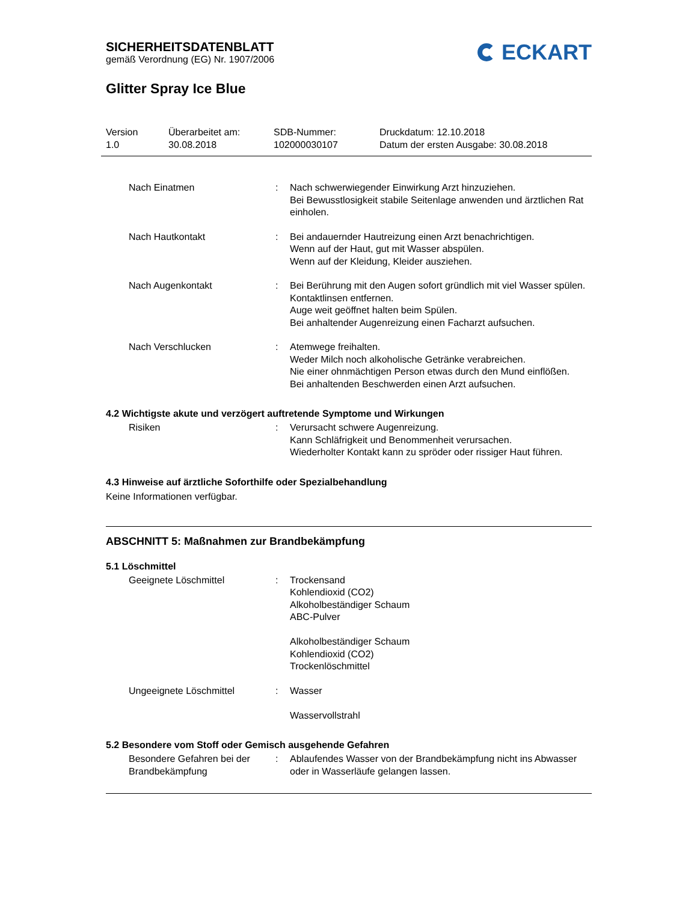SICHERHEITSDATENBLATT
gemäß Verordnung (EG) Nr. 1907/2006
ECKART
Glitter Spray Ice Blue
Version
1.0
Überarbeitet am:
30.08.2018
SDB-Nummer:
102000030107
Druckdatum: 12.10.2018
Datum der ersten Ausgabe: 30.08.2018
Nach Einatmen : Nach schwerwiegender Einwirkung Arzt hinzuziehen.
Bei Bewusstlosigkeit stabile Seitenlage anwenden und ärztlichen Rat einholen.
Nach Hautkontakt : Bei andauernder Hautreizung einen Arzt benachrichtigen.
Wenn auf der Haut, gut mit Wasser abspülen.
Wenn auf der Kleidung, Kleider ausziehen.
Nach Augenkontakt : Bei Berührung mit den Augen sofort gründlich mit viel Wasser spülen.
Kontaktlinsen entfernen.
Auge weit geöffnet halten beim Spülen.
Bei anhaltender Augenreizung einen Facharzt aufsuchen.
Nach Verschlucken : Atemwege freihalten.
Weder Milch noch alkoholische Getränke verabreichen.
Nie einer ohnmächtigen Person etwas durch den Mund einflößen.
Bei anhaltenden Beschwerden einen Arzt aufsuchen.
4.2 Wichtigste akute und verzögert auftretende Symptome und Wirkungen
Risiken : Verursacht schwere Augenreizung.
Kann Schläfrigkeit und Benommenheit verursachen.
Wiederholter Kontakt kann zu spröder oder rissiger Haut führen.
4.3 Hinweise auf ärztliche Soforthilfe oder Spezialbehandlung
Keine Informationen verfügbar.
ABSCHNITT 5: Maßnahmen zur Brandbekämpfung
5.1 Löschmittel
Geeignete Löschmittel : Trockensand
Kohlendioxid (CO2)
Alkoholbeständiger Schaum
ABC-Pulver
Alkoholbeständiger Schaum
Kohlendioxid (CO2)
Trockenlöschmittel
Ungeeignete Löschmittel : Wasser
Wasservollstrahl
5.2 Besondere vom Stoff oder Gemisch ausgehende Gefahren
Besondere Gefahren bei der Brandbekämpfung
: Ablaufendes Wasser von der Brandbekämpfung nicht ins Abwasser oder in Wasserläufe gelangen lassen.